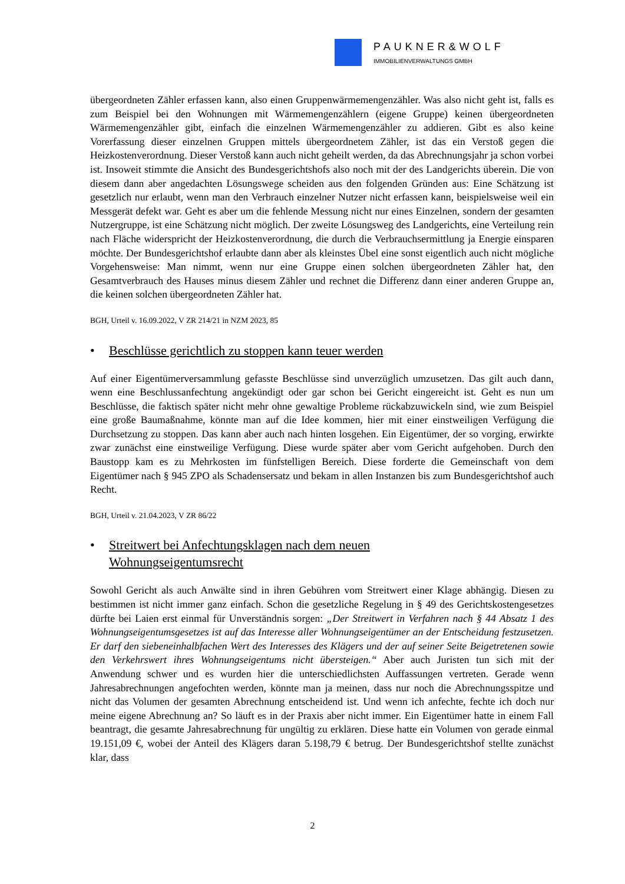PAUKNER&WOLF
IMMOBILIENVERWALTUNGS GMBH
übergeordneten Zähler erfassen kann, also einen Gruppenwärmemengenzähler. Was also nicht geht ist, falls es zum Beispiel bei den Wohnungen mit Wärmemengenzählern (eigene Gruppe) keinen übergeordneten Wärmemengenzähler gibt, einfach die einzelnen Wärmemengenzähler zu addieren. Gibt es also keine Vorerfassung dieser einzelnen Gruppen mittels übergeordnetem Zähler, ist das ein Verstoß gegen die Heizkostenverordnung. Dieser Verstoß kann auch nicht geheilt werden, da das Abrechnungsjahr ja schon vorbei ist. Insoweit stimmte die Ansicht des Bundesgerichtshofs also noch mit der des Landgerichts überein. Die von diesem dann aber angedachten Lösungswege scheiden aus den folgenden Gründen aus: Eine Schätzung ist gesetzlich nur erlaubt, wenn man den Verbrauch einzelner Nutzer nicht erfassen kann, beispielsweise weil ein Messgerät defekt war. Geht es aber um die fehlende Messung nicht nur eines Einzelnen, sondern der gesamten Nutzergruppe, ist eine Schätzung nicht möglich. Der zweite Lösungsweg des Landgerichts, eine Verteilung rein nach Fläche widerspricht der Heizkostenverordnung, die durch die Verbrauchsermittlung ja Energie einsparen möchte. Der Bundesgerichtshof erlaubte dann aber als kleinstes Übel eine sonst eigentlich auch nicht mögliche Vorgehensweise: Man nimmt, wenn nur eine Gruppe einen solchen übergeordneten Zähler hat, den Gesamtverbrauch des Hauses minus diesem Zähler und rechnet die Differenz dann einer anderen Gruppe an, die keinen solchen übergeordneten Zähler hat.
BGH, Urteil v. 16.09.2022, V ZR 214/21 in NZM 2023, 85
• Beschlüsse gerichtlich zu stoppen kann teuer werden
Auf einer Eigentümerversammlung gefasste Beschlüsse sind unverzüglich umzusetzen. Das gilt auch dann, wenn eine Beschlussanfechtung angekündigt oder gar schon bei Gericht eingereicht ist. Geht es nun um Beschlüsse, die faktisch später nicht mehr ohne gewaltige Probleme rückabzuwickeln sind, wie zum Beispiel eine große Baumaßnahme, könnte man auf die Idee kommen, hier mit einer einstweiligen Verfügung die Durchsetzung zu stoppen. Das kann aber auch nach hinten losgehen. Ein Eigentümer, der so vorging, erwirkte zwar zunächst eine einstweilige Verfügung. Diese wurde später aber vom Gericht aufgehoben. Durch den Baustopp kam es zu Mehrkosten im fünfstelligen Bereich. Diese forderte die Gemeinschaft von dem Eigentümer nach § 945 ZPO als Schadensersatz und bekam in allen Instanzen bis zum Bundesgerichtshof auch Recht.
BGH, Urteil v. 21.04.2023, V ZR 86/22
• Streitwert bei Anfechtungsklagen nach dem neuen
Wohnungseigentumsrecht
Sowohl Gericht als auch Anwälte sind in ihren Gebühren vom Streitwert einer Klage abhängig. Diesen zu bestimmen ist nicht immer ganz einfach. Schon die gesetzliche Regelung in § 49 des Gerichtskostengesetzes dürfte bei Laien erst einmal für Unverständnis sorgen: „Der Streitwert in Verfahren nach § 44 Absatz 1 des Wohnungseigentumsgesetzes ist auf das Interesse aller Wohnungseigentümer an der Entscheidung festzusetzen. Er darf den siebeneinhalbfachen Wert des Interesses des Klägers und der auf seiner Seite Beigetretenen sowie den Verkehrswert ihres Wohnungseigentums nicht übersteigen.“ Aber auch Juristen tun sich mit der Anwendung schwer und es wurden hier die unterschiedlichsten Auffassungen vertreten. Gerade wenn Jahresabrechnungen angefochten werden, könnte man ja meinen, dass nur noch die Abrechnungsspitze und nicht das Volumen der gesamten Abrechnung entscheidend ist. Und wenn ich anfechte, fechte ich doch nur meine eigene Abrechnung an? So läuft es in der Praxis aber nicht immer. Ein Eigentümer hatte in einem Fall beantragt, die gesamte Jahresabrechnung für ungültig zu erklären. Diese hatte ein Volumen von gerade einmal 19.151,09 €, wobei der Anteil des Klägers daran 5.198,79 € betrug. Der Bundesgerichtshof stellte zunächst klar, dass
2